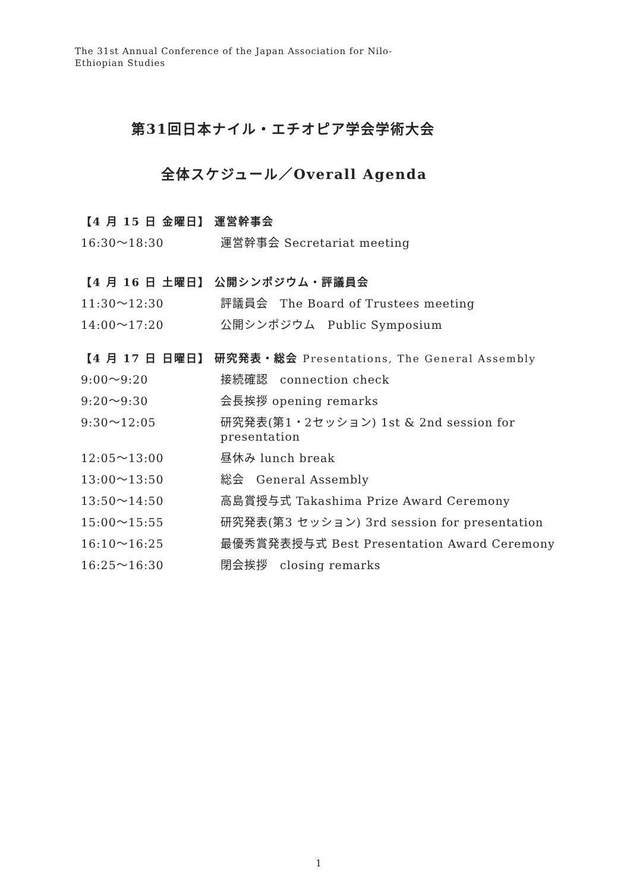The 31st Annual Conference of the Japan Association for Nilo-Ethiopian Studies
第31回日本ナイル・エチオピア学会学術大会
全体スケジュール／Overall Agenda
【4 月 15 日 金曜日】 運営幹事会
16:30～18:30 運営幹事会 Secretariat meeting
【4 月 16 日 土曜日】 公開シンポジウム・評議員会
11:30～12:30 評議員会　The Board of Trustees meeting
14:00～17:20 公開シンポジウム　Public Symposium
【4 月 17 日 日曜日】 研究発表・総会 Presentations, The General Assembly
9:00～9:20 接続確認　connection check
9:20～9:30 会長挨拶 opening remarks
9:30～12:05 研究発表(第1・2セッション) 1st & 2nd session for presentation
12:05～13:00 昼休み lunch break
13:00～13:50 総会　General Assembly
13:50～14:50 高島賞授与式 Takashima Prize Award Ceremony
15:00～15:55 研究発表(第3 セッション) 3rd session for presentation
16:10～16:25 最優秀賞発表授与式 Best Presentation Award Ceremony
16:25～16:30 閉会挨拶　closing remarks
1